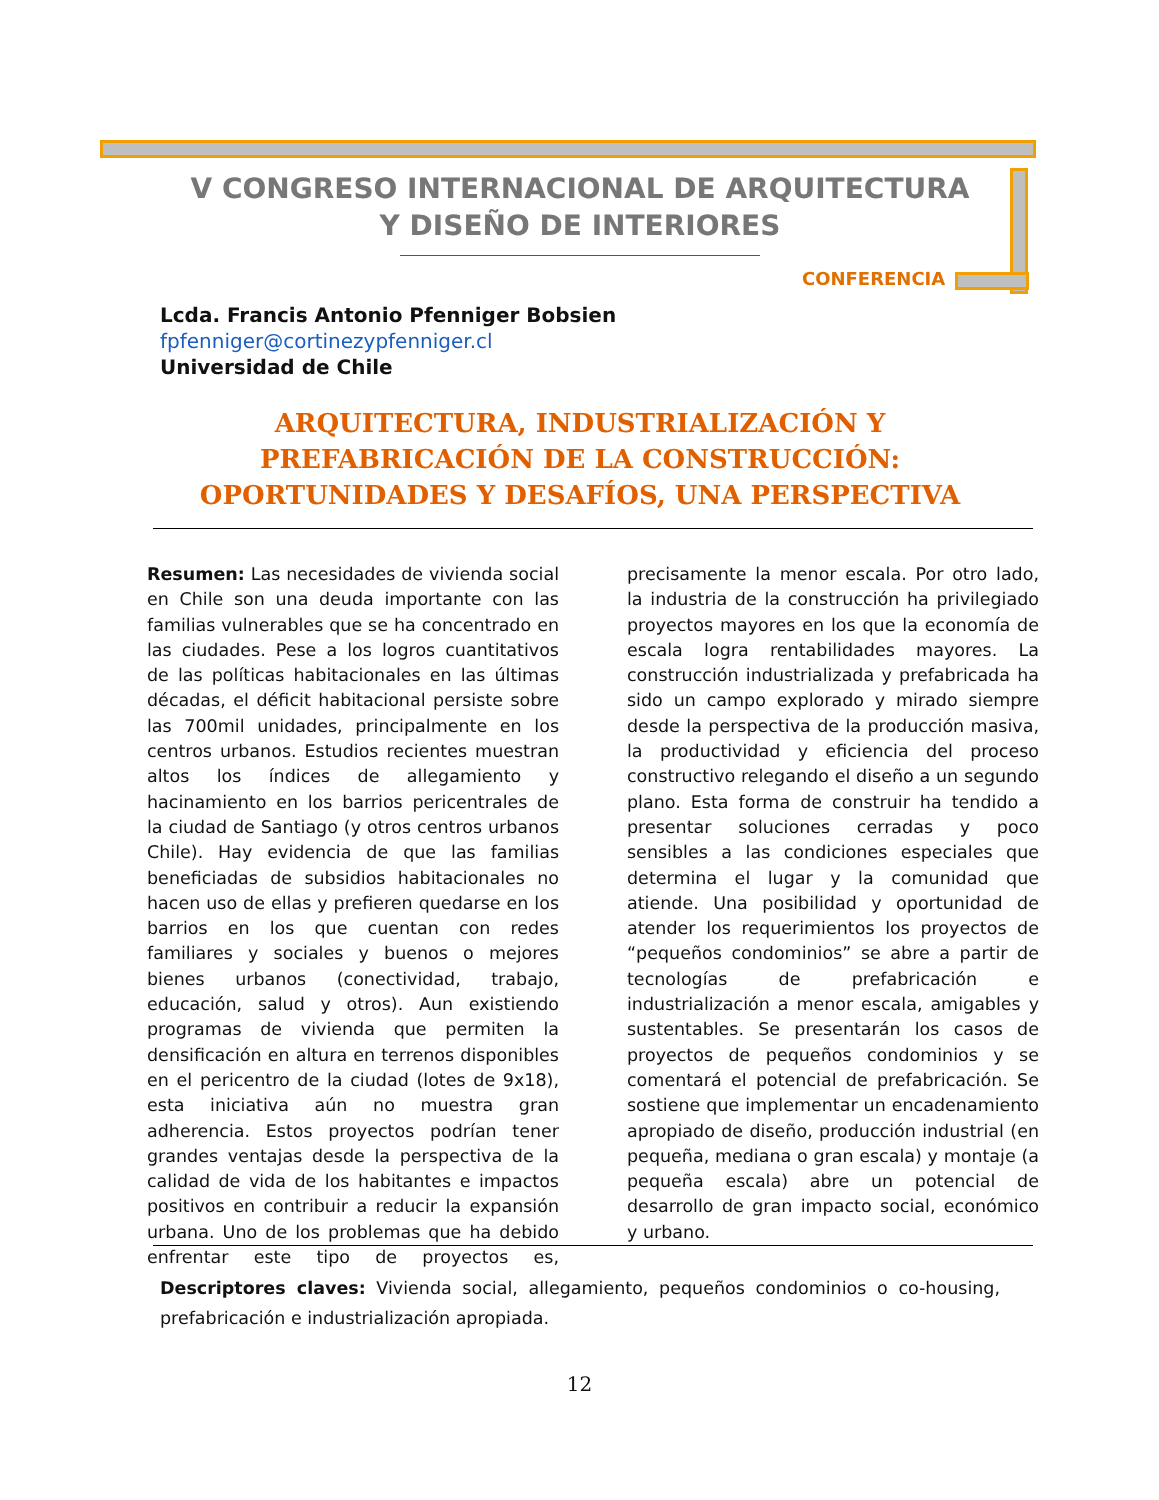V CONGRESO INTERNACIONAL DE ARQUITECTURA Y DISEÑO DE INTERIORES
CONFERENCIA
Lcda. Francis Antonio Pfenniger Bobsien
fpfenniger@cortinezypfenniger.cl
Universidad de Chile
ARQUITECTURA, INDUSTRIALIZACIÓN Y PREFABRICACIÓN DE LA CONSTRUCCIÓN: OPORTUNIDADES Y DESAFÍOS, UNA PERSPECTIVA
Resumen: Las necesidades de vivienda social en Chile son una deuda importante con las familias vulnerables que se ha concentrado en las ciudades. Pese a los logros cuantitativos de las políticas habitacionales en las últimas décadas, el déficit habitacional persiste sobre las 700mil unidades, principalmente en los centros urbanos. Estudios recientes muestran altos los índices de allegamiento y hacinamiento en los barrios pericentrales de la ciudad de Santiago (y otros centros urbanos Chile). Hay evidencia de que las familias beneficiadas de subsidios habitacionales no hacen uso de ellas y prefieren quedarse en los barrios en los que cuentan con redes familiares y sociales y buenos o mejores bienes urbanos (conectividad, trabajo, educación, salud y otros). Aun existiendo programas de vivienda que permiten la densificación en altura en terrenos disponibles en el pericentro de la ciudad (lotes de 9x18), esta iniciativa aún no muestra gran adherencia. Estos proyectos podrían tener grandes ventajas desde la perspectiva de la calidad de vida de los habitantes e impactos positivos en contribuir a reducir la expansión urbana. Uno de los problemas que ha debido enfrentar este tipo de proyectos es, precisamente la menor escala. Por otro lado, la industria de la construcción ha privilegiado proyectos mayores en los que la economía de escala logra rentabilidades mayores. La construcción industrializada y prefabricada ha sido un campo explorado y mirado siempre desde la perspectiva de la producción masiva, la productividad y eficiencia del proceso constructivo relegando el diseño a un segundo plano. Esta forma de construir ha tendido a presentar soluciones cerradas y poco sensibles a las condiciones especiales que determina el lugar y la comunidad que atiende. Una posibilidad y oportunidad de atender los requerimientos los proyectos de “pequeños condominios” se abre a partir de tecnologías de prefabricación e industrialización a menor escala, amigables y sustentables. Se presentarán los casos de proyectos de pequeños condominios y se comentará el potencial de prefabricación. Se sostiene que implementar un encadenamiento apropiado de diseño, producción industrial (en pequeña, mediana o gran escala) y montaje (a pequeña escala) abre un potencial de desarrollo de gran impacto social, económico y urbano.
Descriptores claves: Vivienda social, allegamiento, pequeños condominios o co-housing, prefabricación e industrialización apropiada.
12